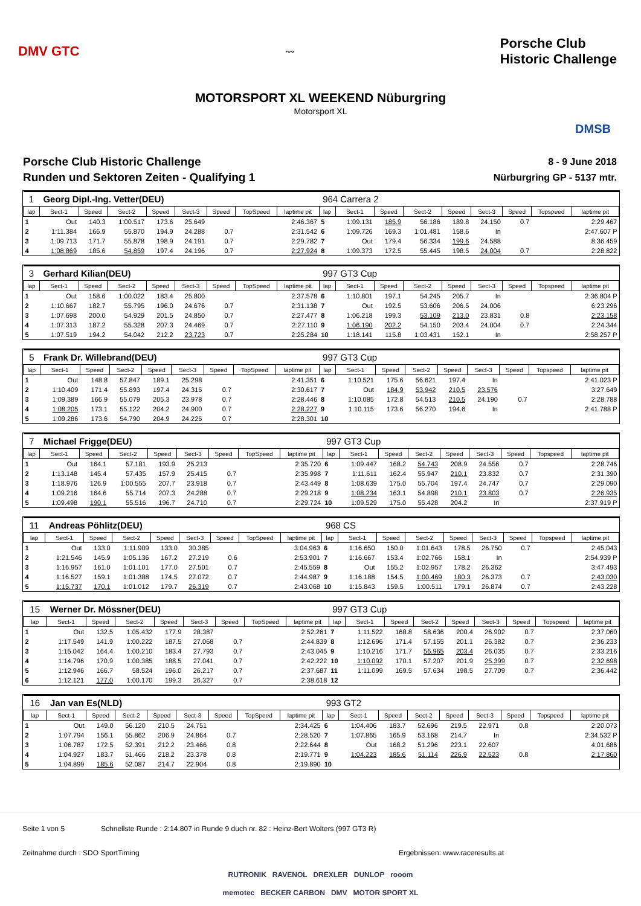DMV GTC
〰
Porsche Club
Historic Challenge
MOTORSPORT XL WEEKEND Nüburgring
Motorsport XL
DMSB
Porsche Club Historic Challenge
Runden und Sektoren Zeiten - Qualifying 1
8 - 9 June 2018
Nürburgring GP - 5137 mtr.
| 1 | Georg Dipl.-Ing. Vetter(DEU) | | | | | | | | 964 Carrera 2 | | | | | | | | |
| lap | Sect-1 | Speed | Sect-2 | Speed | Sect-3 | Speed | TopSpeed | laptime pit | lap | Sect-1 | Speed | Sect-2 | Speed | Sect-3 | Speed | Topspeed | laptime pit |
| 1 | Out | 140.3 | 1:00.517 | 173.6 | 25.649 | | | 2:46.367 | 5 | 1:09.131 | 185.9 | 56.186 | 189.8 | 24.150 | 0.7 | | 2:29.467 |
| 2 | 1:11.384 | 166.9 | 55.870 | 194.9 | 24.288 | 0.7 | | 2:31.542 | 6 | 1:09.726 | 169.3 | 1:01.481 | 158.6 | In | | | 2:47.607 P |
| 3 | 1:09.713 | 171.7 | 55.878 | 198.9 | 24.191 | 0.7 | | 2:29.782 | 7 | Out | 179.4 | 56.334 | 199.6 | 24.588 | | | 8:36.459 |
| 4 | 1:08.869 | 185.6 | 54.859 | 197.4 | 24.196 | 0.7 | | 2:27.924 | 8 | 1:09.373 | 172.5 | 55.445 | 198.5 | 24.004 | 0.7 | | 2:28.822 |
| 3 | Gerhard Kilian(DEU) | | | | | | | | 997 GT3 Cup | | | | | | | | |
| lap | Sect-1 | Speed | Sect-2 | Speed | Sect-3 | Speed | TopSpeed | laptime pit | lap | Sect-1 | Speed | Sect-2 | Speed | Sect-3 | Speed | Topspeed | laptime pit |
| 1 | Out | 158.6 | 1:00.022 | 183.4 | 25.800 | | | 2:37.578 | 6 | 1:10.801 | 197.1 | 54.245 | 205.7 | In | | | 2:36.804 P |
| 2 | 1:10.667 | 182.7 | 55.795 | 196.0 | 24.676 | 0.7 | | 2:31.138 | 7 | Out | 192.5 | 53.606 | 206.5 | 24.006 | | | 6:23.296 |
| 3 | 1:07.698 | 200.0 | 54.929 | 201.5 | 24.850 | 0.7 | | 2:27.477 | 8 | 1:06.218 | 199.3 | 53.109 | 213.0 | 23.831 | 0.8 | | 2:23.158 |
| 4 | 1:07.313 | 187.2 | 55.328 | 207.3 | 24.469 | 0.7 | | 2:27.110 | 9 | 1:06.190 | 202.2 | 54.150 | 203.4 | 24.004 | 0.7 | | 2:24.344 |
| 5 | 1:07.519 | 194.2 | 54.042 | 212.2 | 23.723 | 0.7 | | 2:25.284 | 10 | 1:18.141 | 115.8 | 1:03.431 | 152.1 | In | | | 2:58.257 P |
| 5 | Frank Dr. Willebrand(DEU) | | | | | | | | 997 GT3 Cup | | | | | | | | |
| lap | Sect-1 | Speed | Sect-2 | Speed | Sect-3 | Speed | TopSpeed | laptime pit | lap | Sect-1 | Speed | Sect-2 | Speed | Sect-3 | Speed | Topspeed | laptime pit |
| 1 | Out | 148.8 | 57.847 | 189.1 | 25.298 | | | 2:41.351 | 6 | 1:10.521 | 175.6 | 56.621 | 197.4 | In | | | 2:41.023 P |
| 2 | 1:10.409 | 171.4 | 55.893 | 197.4 | 24.315 | 0.7 | | 2:30.617 | 7 | Out | 184.9 | 53.942 | 210.5 | 23.576 | | | 3:27.649 |
| 3 | 1:09.389 | 166.9 | 55.079 | 205.3 | 23.978 | 0.7 | | 2:28.446 | 8 | 1:10.085 | 172.8 | 54.513 | 210.5 | 24.190 | 0.7 | | 2:28.788 |
| 4 | 1:08.205 | 173.1 | 55.122 | 204.2 | 24.900 | 0.7 | | 2:28.227 | 9 | 1:10.115 | 173.6 | 56.270 | 194.6 | In | | | 2:41.788 P |
| 5 | 1:09.286 | 173.6 | 54.790 | 204.9 | 24.225 | 0.7 | | 2:28.301 | 10 | | | | | | | | |
| 7 | Michael Frigge(DEU) | | | | | | | | 997 GT3 Cup | | | | | | | | |
| lap | Sect-1 | Speed | Sect-2 | Speed | Sect-3 | Speed | TopSpeed | laptime pit | lap | Sect-1 | Speed | Sect-2 | Speed | Sect-3 | Speed | Topspeed | laptime pit |
| 1 | Out | 164.1 | 57.181 | 193.9 | 25.213 | | | 2:35.720 | 6 | 1:09.447 | 168.2 | 54.743 | 208.9 | 24.556 | 0.7 | | 2:28.746 |
| 2 | 1:13.148 | 145.4 | 57.435 | 157.9 | 25.415 | 0.7 | | 2:35.998 | 7 | 1:11.611 | 162.4 | 55.947 | 210.1 | 23.832 | 0.7 | | 2:31.390 |
| 3 | 1:18.976 | 126.9 | 1:00.555 | 207.7 | 23.918 | 0.7 | | 2:43.449 | 8 | 1:08.639 | 175.0 | 55.704 | 197.4 | 24.747 | 0.7 | | 2:29.090 |
| 4 | 1:09.216 | 164.6 | 55.714 | 207.3 | 24.288 | 0.7 | | 2:29.218 | 9 | 1:08.234 | 163.1 | 54.898 | 210.1 | 23.803 | 0.7 | | 2:26.935 |
| 5 | 1:09.498 | 190.1 | 55.516 | 196.7 | 24.710 | 0.7 | | 2:29.724 | 10 | 1:09.529 | 175.0 | 55.428 | 204.2 | In | | | 2:37.919 P |
| 11 | Andreas Pöhlitz(DEU) | | | | | | | | 968 CS | | | | | | | | |
| lap | Sect-1 | Speed | Sect-2 | Speed | Sect-3 | Speed | TopSpeed | laptime pit | lap | Sect-1 | Speed | Sect-2 | Speed | Sect-3 | Speed | Topspeed | laptime pit |
| 1 | Out | 133.0 | 1:11.909 | 133.0 | 30.385 | | | 3:04.963 | 6 | 1:16.650 | 150.0 | 1:01.643 | 178.5 | 26.750 | 0.7 | | 2:45.043 |
| 2 | 1:21.546 | 145.9 | 1:05.136 | 167.2 | 27.219 | 0.6 | | 2:53.901 | 7 | 1:16.667 | 153.4 | 1:02.766 | 158.1 | In | | | 2:54.939 P |
| 3 | 1:16.957 | 161.0 | 1:01.101 | 177.0 | 27.501 | 0.7 | | 2:45.559 | 8 | Out | 155.2 | 1:02.957 | 178.2 | 26.362 | | | 3:47.493 |
| 4 | 1:16.527 | 159.1 | 1:01.388 | 174.5 | 27.072 | 0.7 | | 2:44.987 | 9 | 1:16.188 | 154.5 | 1:00.469 | 180.3 | 26.373 | 0.7 | | 2:43.030 |
| 5 | 1:15.737 | 170.1 | 1:01.012 | 179.7 | 26.319 | 0.7 | | 2:43.068 | 10 | 1:15.843 | 159.5 | 1:00.511 | 179.1 | 26.874 | 0.7 | | 2:43.228 |
| 15 | Werner Dr. Mössner(DEU) | | | | | | | | 997 GT3 Cup | | | | | | | | |
| lap | Sect-1 | Speed | Sect-2 | Speed | Sect-3 | Speed | TopSpeed | laptime pit | lap | Sect-1 | Speed | Sect-2 | Speed | Sect-3 | Speed | Topspeed | laptime pit |
| 1 | Out | 132.5 | 1:05.432 | 177.9 | 28.387 | | | 2:52.261 | 7 | 1:11.522 | 168.8 | 58.636 | 200.4 | 26.902 | 0.7 | | 2:37.060 |
| 2 | 1:17.549 | 141.9 | 1:00.222 | 187.5 | 27.068 | 0.7 | | 2:44.839 | 8 | 1:12.696 | 171.4 | 57.155 | 201.1 | 26.382 | 0.7 | | 2:36.233 |
| 3 | 1:15.042 | 164.4 | 1:00.210 | 183.4 | 27.793 | 0.7 | | 2:43.045 | 9 | 1:10.216 | 171.7 | 56.965 | 203.4 | 26.035 | 0.7 | | 2:33.216 |
| 4 | 1:14.796 | 170.9 | 1:00.385 | 188.5 | 27.041 | 0.7 | | 2:42.222 | 10 | 1:10.092 | 170.1 | 57.207 | 201.9 | 25.399 | 0.7 | | 2:32.698 |
| 5 | 1:12.946 | 166.7 | 58.524 | 196.0 | 26.217 | 0.7 | | 2:37.687 | 11 | 1:11.099 | 169.5 | 57.634 | 198.5 | 27.709 | 0.7 | | 2:36.442 |
| 6 | 1:12.121 | 177.0 | 1:00.170 | 199.3 | 26.327 | 0.7 | | 2:38.618 | 12 | | | | | | | | |
| 16 | Jan van Es(NLD) | | | | | | | | 993 GT2 | | | | | | | | |
| lap | Sect-1 | Speed | Sect-2 | Speed | Sect-3 | Speed | TopSpeed | laptime pit | lap | Sect-1 | Speed | Sect-2 | Speed | Sect-3 | Speed | Topspeed | laptime pit |
| 1 | Out | 149.0 | 56.120 | 210.5 | 24.751 | | | 2:34.425 | 6 | 1:04.406 | 183.7 | 52.696 | 219.5 | 22.971 | 0.8 | | 2:20.073 |
| 2 | 1:07.794 | 156.1 | 55.862 | 206.9 | 24.864 | 0.7 | | 2:28.520 | 7 | 1:07.865 | 165.9 | 53.168 | 214.7 | In | | | 2:34.532 P |
| 3 | 1:06.787 | 172.5 | 52.391 | 212.2 | 23.466 | 0.8 | | 2:22.644 | 8 | Out | 168.2 | 51.296 | 223.1 | 22.607 | | | 4:01.686 |
| 4 | 1:04.927 | 183.7 | 51.466 | 218.2 | 23.378 | 0.8 | | 2:19.771 | 9 | 1:04.223 | 185.6 | 51.114 | 226.9 | 22.523 | 0.8 | | 2:17.860 |
| 5 | 1:04.899 | 185.6 | 52.087 | 214.7 | 22.904 | 0.8 | | 2:19.890 | 10 | | | | | | | | |
Seite 1 von 5 Schnellste Runde : 2:14.807 in Runde 9 duch nr. 82 : Heinz-Bert Wolters (997 GT3 R)
Zeitnahme durch : SDO SportTiming Ergebnissen: www.raceresults.at
RUTRONIK RAVENOL DREXLER DUNLOP rooom
memotec BECKER CARBON DMV MOTOR SPORT XL